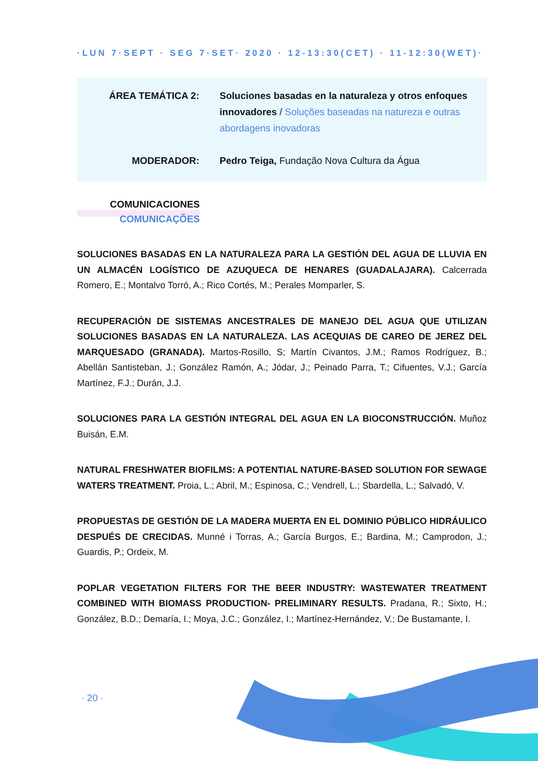·LUN 7·SEPT · SEG 7·SET· 2020 · 12-13:30(CET) · 11-12:30(WET)·
ÁREA TEMÁTICA 2: Soluciones basadas en la naturaleza y otros enfoques innovadores / Soluções baseadas na natureza e outras abordagens inovadoras
MODERADOR: Pedro Teiga, Fundação Nova Cultura da Água
COMUNICACIONES
COMUNICAÇÕES
SOLUCIONES BASADAS EN LA NATURALEZA PARA LA GESTIÓN DEL AGUA DE LLUVIA EN UN ALMACÉN LOGÍSTICO DE AZUQUECA DE HENARES (GUADALAJARA). Calcerrada Romero, E.; Montalvo Torró, A.; Rico Cortés, M.; Perales Momparler, S.
RECUPERACIÓN DE SISTEMAS ANCESTRALES DE MANEJO DEL AGUA QUE UTILIZAN SOLUCIONES BASADAS EN LA NATURALEZA. LAS ACEQUIAS DE CAREO DE JEREZ DEL MARQUESADO (GRANADA). Martos-Rosillo, S; Martín Civantos, J.M.; Ramos Rodríguez, B.; Abellán Santisteban, J.; González Ramón, A.; Jódar, J.; Peinado Parra, T.; Cifuentes, V.J.; García Martínez, F.J.; Durán, J.J.
SOLUCIONES PARA LA GESTIÓN INTEGRAL DEL AGUA EN LA BIOCONSTRUCCIÓN. Muñoz Buisán, E.M.
NATURAL FRESHWATER BIOFILMS: A POTENTIAL NATURE-BASED SOLUTION FOR SEWAGE WATERS TREATMENT. Proia, L.; Abril, M.; Espinosa, C.; Vendrell, L.; Sbardella, L.; Salvadó, V.
PROPUESTAS DE GESTIÓN DE LA MADERA MUERTA EN EL DOMINIO PÚBLICO HIDRÁULICO DESPUÉS DE CRECIDAS. Munné i Torras, A.; García Burgos, E.; Bardina, M.; Camprodon, J.; Guardis, P.; Ordeix, M.
POPLAR VEGETATION FILTERS FOR THE BEER INDUSTRY: WASTEWATER TREATMENT COMBINED WITH BIOMASS PRODUCTION- PRELIMINARY RESULTS. Pradana, R.; Sixto, H.; González, B.D.; Demaría, I.; Moya, J.C.; González, I.; Martínez-Hernández, V.; De Bustamante, I.
· 20 ·